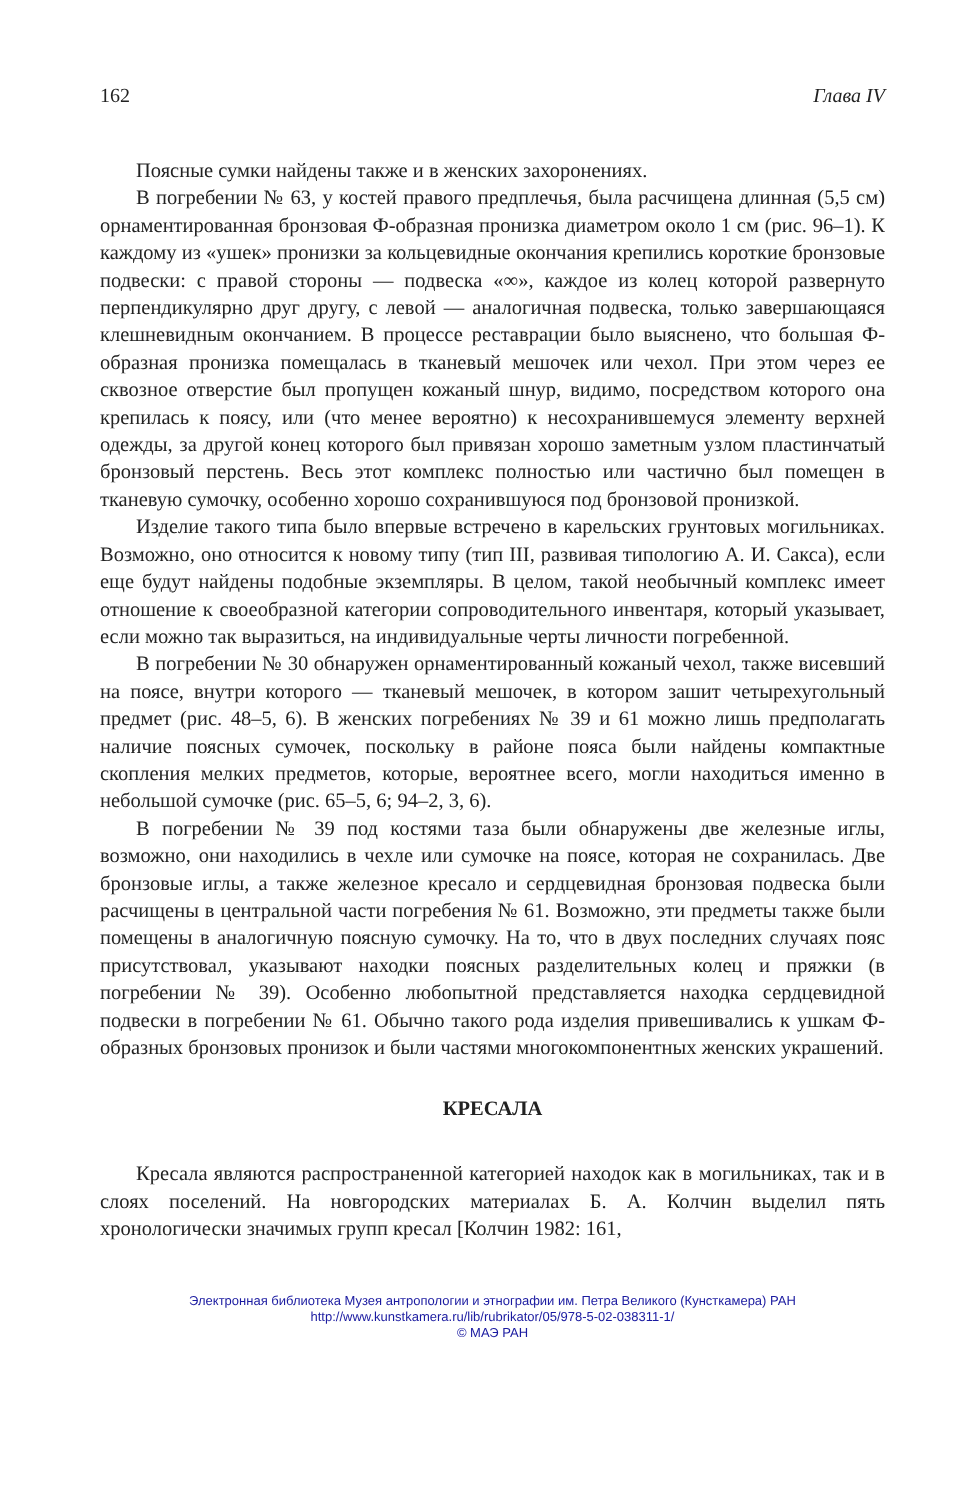162 Глава IV
Поясные сумки найдены также и в женских захоронениях.
В погребении № 63, у костей правого предплечья, была расчищена длинная (5,5 см) орнаментированная бронзовая Ф-образная пронизка диаметром около 1 см (рис. 96–1). К каждому из «ушек» пронизки за кольцевидные окончания крепились короткие бронзовые подвески: с правой стороны — подвеска «∞», каждое из колец которой развернуто перпендикулярно друг другу, с левой — аналогичная подвеска, только завершающаяся клешневидным окончанием. В процессе реставрации было выяснено, что большая Ф-образная пронизка помещалась в тканевый мешочек или чехол. При этом через ее сквозное отверстие был пропущен кожаный шнур, видимо, посредством которого она крепилась к поясу, или (что менее вероятно) к несохранившемуся элементу верхней одежды, за другой конец которого был привязан хорошо заметным узлом пластинчатый бронзовый перстень. Весь этот комплекс полностью или частично был помещен в тканевую сумочку, особенно хорошо сохранившуюся под бронзовой пронизкой.
Изделие такого типа было впервые встречено в карельских грунтовых могильниках. Возможно, оно относится к новому типу (тип III, развивая типологию А. И. Сакса), если еще будут найдены подобные экземпляры. В целом, такой необычный комплекс имеет отношение к своеобразной категории сопроводительного инвентаря, который указывает, если можно так выразиться, на индивидуальные черты личности погребенной.
В погребении № 30 обнаружен орнаментированный кожаный чехол, также висевший на поясе, внутри которого — тканевый мешочек, в котором зашит четырехугольный предмет (рис. 48–5, 6). В женских погребениях № 39 и 61 можно лишь предполагать наличие поясных сумочек, поскольку в районе пояса были найдены компактные скопления мелких предметов, которые, вероятнее всего, могли находиться именно в небольшой сумочке (рис. 65–5, 6; 94–2, 3, 6).
В погребении № 39 под костями таза были обнаружены две железные иглы, возможно, они находились в чехле или сумочке на поясе, которая не сохранилась. Две бронзовые иглы, а также железное кресало и сердцевидная бронзовая подвеска были расчищены в центральной части погребения № 61. Возможно, эти предметы также были помещены в аналогичную поясную сумочку. На то, что в двух последних случаях пояс присутствовал, указывают находки поясных разделительных колец и пряжки (в погребении № 39). Особенно любопытной представляется находка сердцевидной подвески в погребении № 61. Обычно такого рода изделия привешивались к ушкам Ф-образных бронзовых пронизок и были частями многокомпонентных женских украшений.
КРЕСАЛА
Кресала являются распространенной категорией находок как в могильниках, так и в слоях поселений. На новгородских материалах Б. А. Колчин выделил пять хронологически значимых групп кресал [Колчин 1982: 161,
Электронная библиотека Музея антропологии и этнографии им. Петра Великого (Кунсткамера) РАН
http://www.kunstkamera.ru/lib/rubrikator/05/978-5-02-038311-1/
© МАЭ РАН